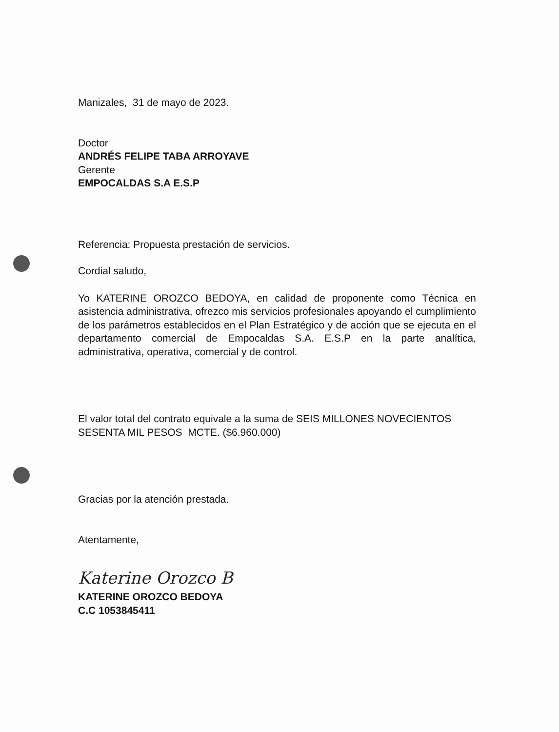Manizales, 31 de mayo de 2023.
Doctor
ANDRÉS FELIPE TABA ARROYAVE
Gerente
EMPOCALDAS S.A E.S.P
Referencia: Propuesta prestación de servicios.
Cordial saludo,
Yo KATERINE OROZCO BEDOYA, en calidad de proponente como Técnica en asistencia administrativa, ofrezco mis servicios profesionales apoyando el cumplimiento de los parámetros establecidos en el Plan Estratégico y de acción que se ejecuta en el departamento comercial de Empocaldas S.A. E.S.P en la parte analítica, administrativa, operativa, comercial y de control.
El valor total del contrato equivale a la suma de SEIS MILLONES NOVECIENTOS SESENTA MIL PESOS MCTE. ($6.960.000)
Gracias por la atención prestada.
Atentamente,
Katerine Orozco B
KATERINE OROZCO BEDOYA
C.C 1053845411